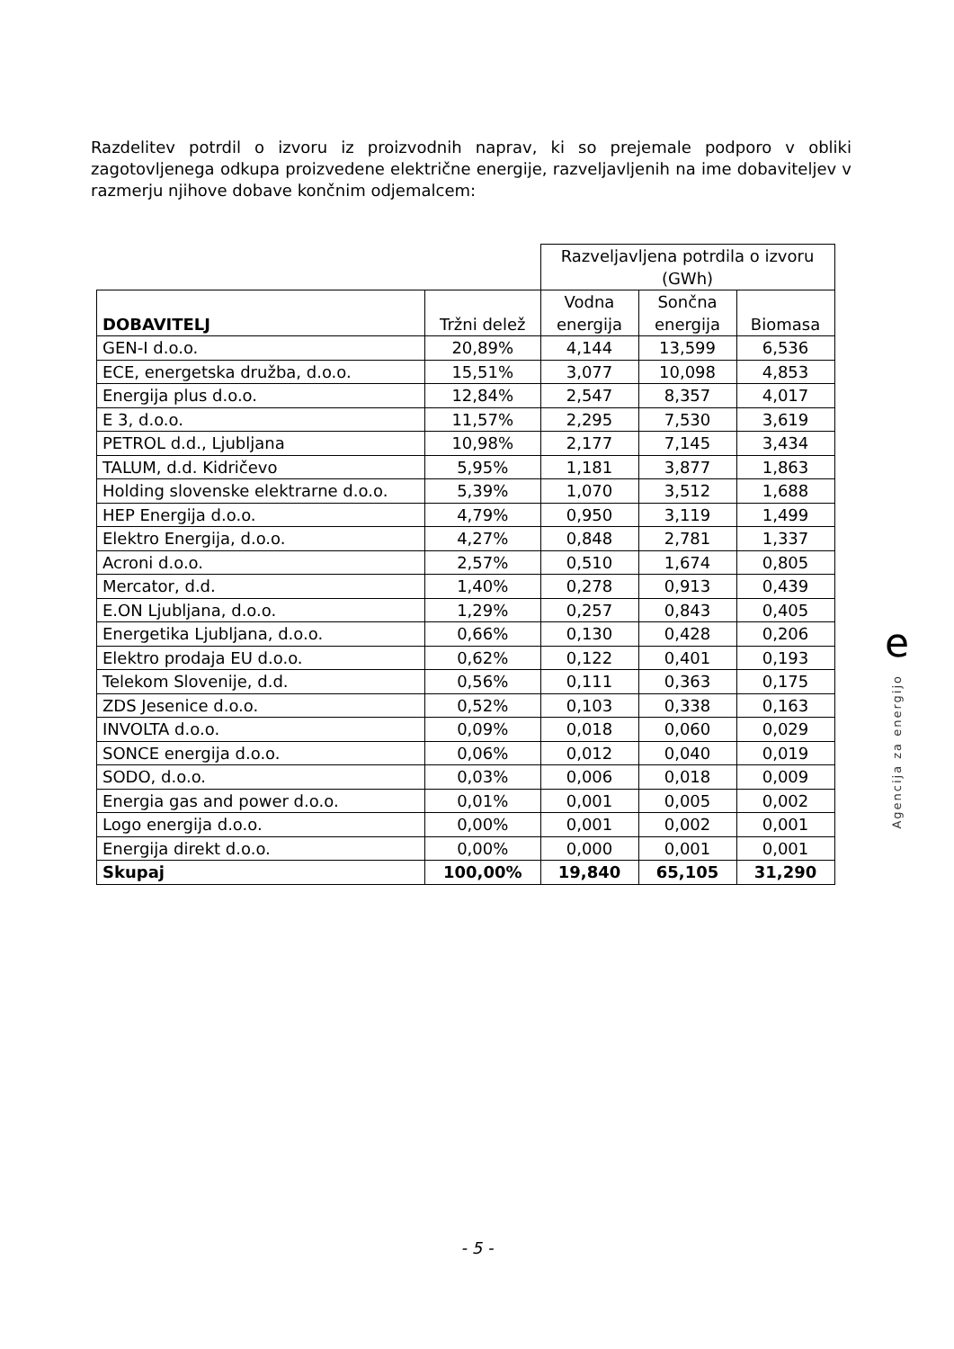Razdelitev potrdil o izvoru iz proizvodnih naprav, ki so prejemale podporo v obliki zagotovljenega odkupa proizvedene električne energije, razveljavljenih na ime dobaviteljev v razmerju njihove dobave končnim odjemalcem:
| | | Razveljavljena potrdila o izvoru (GWh) | | |
| --- | --- | --- | --- | --- |
| DOBAVITELJ | Tržni delež | Vodna energija | Sončna energija | Biomasa |
| GEN-I d.o.o. | 20,89% | 4,144 | 13,599 | 6,536 |
| ECE, energetska družba, d.o.o. | 15,51% | 3,077 | 10,098 | 4,853 |
| Energija plus d.o.o. | 12,84% | 2,547 | 8,357 | 4,017 |
| E 3, d.o.o. | 11,57% | 2,295 | 7,530 | 3,619 |
| PETROL d.d., Ljubljana | 10,98% | 2,177 | 7,145 | 3,434 |
| TALUM, d.d. Kidričevo | 5,95% | 1,181 | 3,877 | 1,863 |
| Holding slovenske elektrarne d.o.o. | 5,39% | 1,070 | 3,512 | 1,688 |
| HEP Energija d.o.o. | 4,79% | 0,950 | 3,119 | 1,499 |
| Elektro Energija, d.o.o. | 4,27% | 0,848 | 2,781 | 1,337 |
| Acroni d.o.o. | 2,57% | 0,510 | 1,674 | 0,805 |
| Mercator, d.d. | 1,40% | 0,278 | 0,913 | 0,439 |
| E.ON Ljubljana, d.o.o. | 1,29% | 0,257 | 0,843 | 0,405 |
| Energetika Ljubljana, d.o.o. | 0,66% | 0,130 | 0,428 | 0,206 |
| Elektro prodaja EU d.o.o. | 0,62% | 0,122 | 0,401 | 0,193 |
| Telekom Slovenije, d.d. | 0,56% | 0,111 | 0,363 | 0,175 |
| ZDS Jesenice d.o.o. | 0,52% | 0,103 | 0,338 | 0,163 |
| INVOLTA d.o.o. | 0,09% | 0,018 | 0,060 | 0,029 |
| SONCE energija d.o.o. | 0,06% | 0,012 | 0,040 | 0,019 |
| SODO, d.o.o. | 0,03% | 0,006 | 0,018 | 0,009 |
| Energia gas and power d.o.o. | 0,01% | 0,001 | 0,005 | 0,002 |
| Logo energija d.o.o. | 0,00% | 0,001 | 0,002 | 0,001 |
| Energija direkt d.o.o. | 0,00% | 0,000 | 0,001 | 0,001 |
| Skupaj | 100,00% | 19,840 | 65,105 | 31,290 |
e
Agencija za energijo
- 5 -